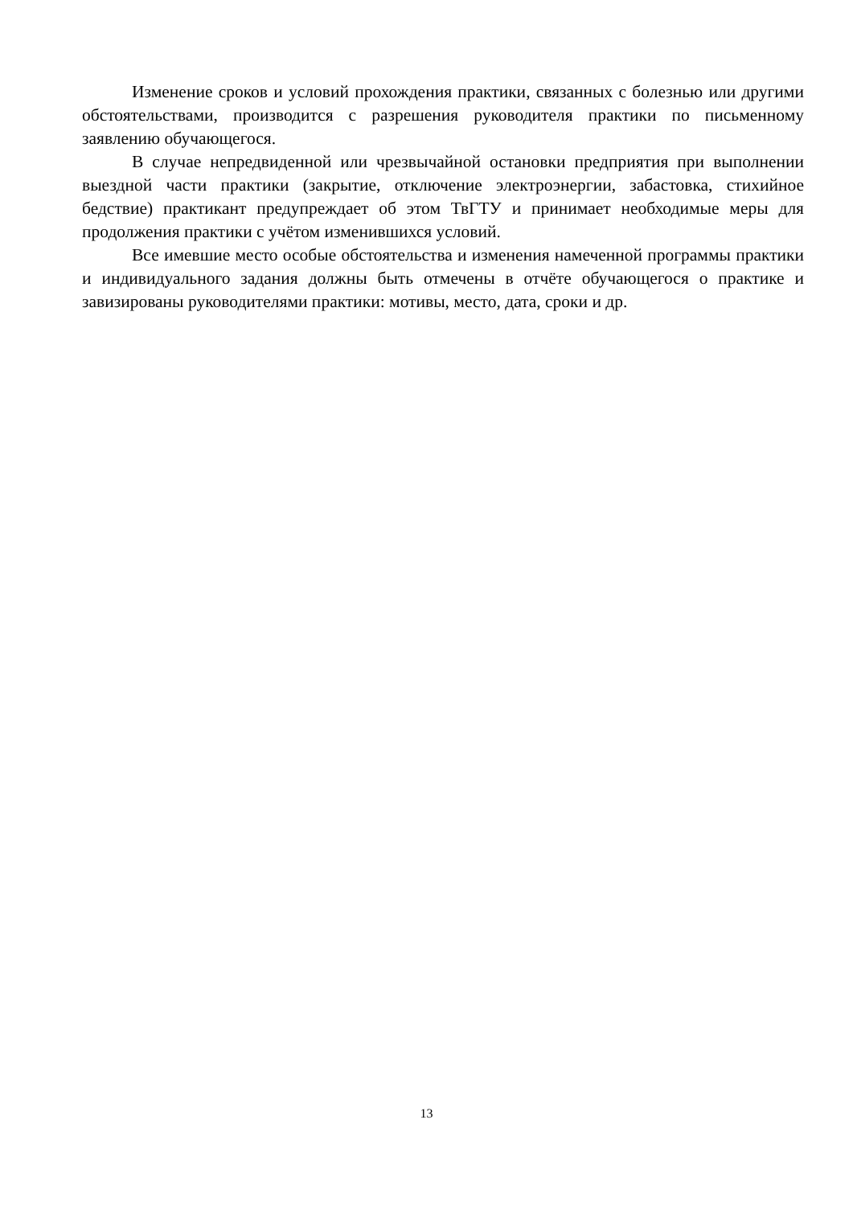Изменение сроков и условий прохождения практики, связанных с болезнью или другими обстоятельствами, производится с разрешения руководителя практики по письменному заявлению обучающегося.
В случае непредвиденной или чрезвычайной остановки предприятия при выполнении выездной части практики (закрытие, отключение электроэнергии, забастовка, стихийное бедствие) практикант предупреждает об этом ТвГТУ и принимает необходимые меры для продолжения практики с учётом изменившихся условий.
Все имевшие место особые обстоятельства и изменения намеченной программы практики и индивидуального задания должны быть отмечены в отчёте обучающегося о практике и завизированы руководителями практики: мотивы, место, дата, сроки и др.
13